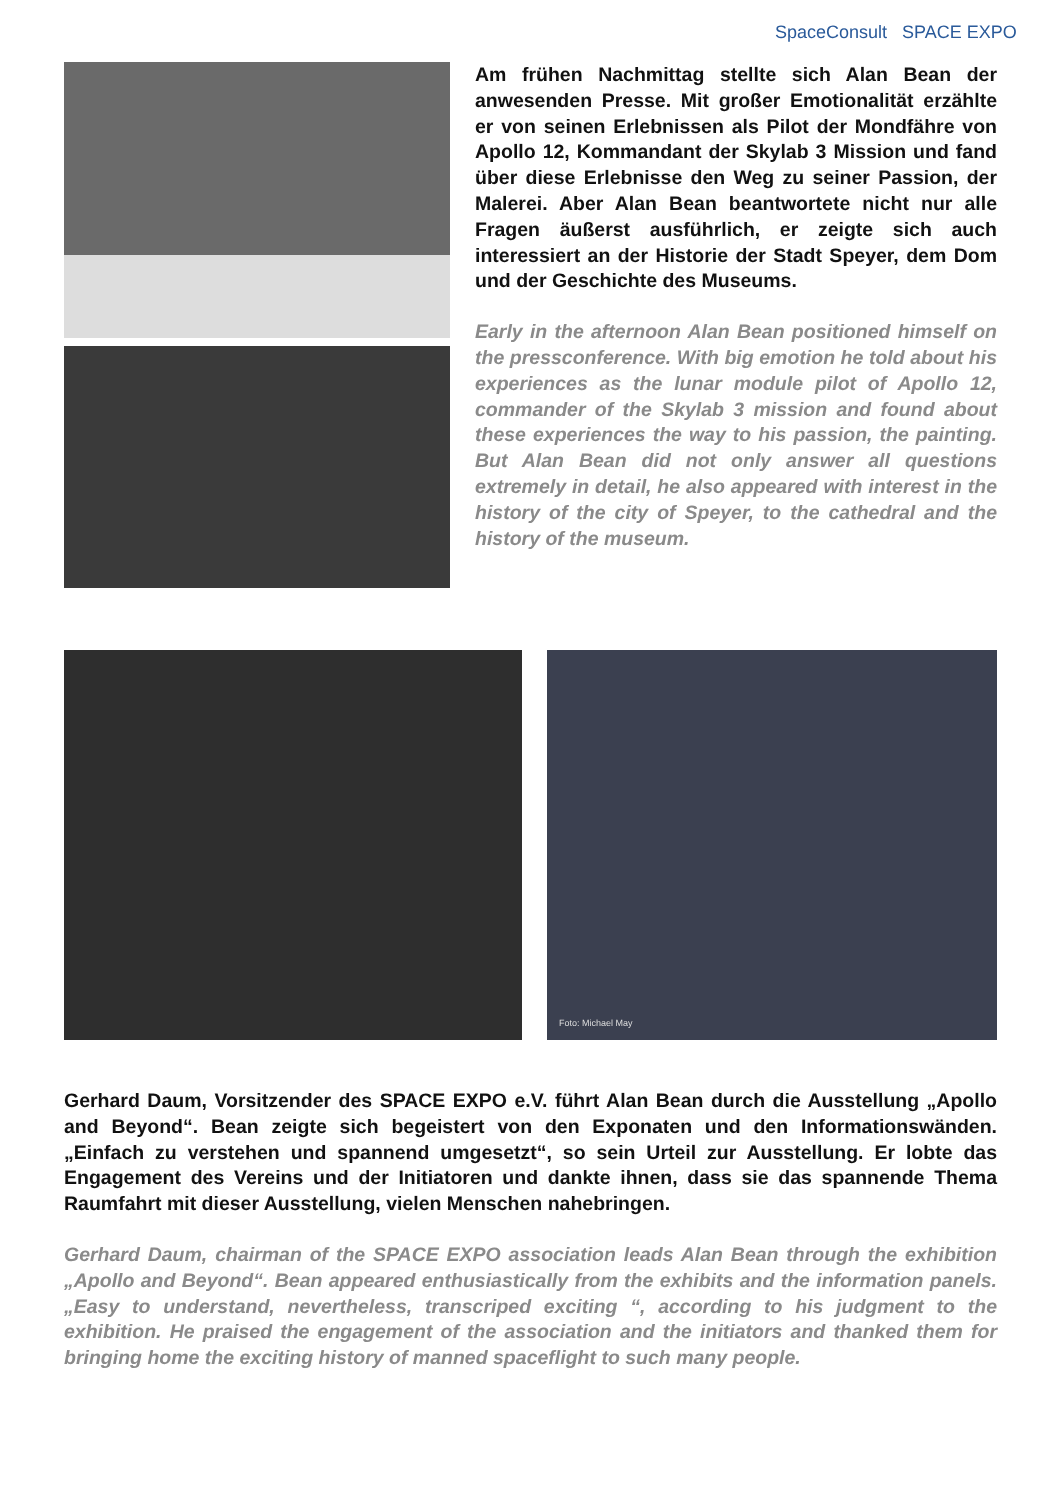SpaceConsult SPACE EXPO
Am frühen Nachmittag stellte sich Alan Bean der anwesenden Presse. Mit großer Emotionalität erzählte er von seinen Erlebnissen als Pilot der Mondfähre von Apollo 12, Kommandant der Skylab 3 Mission und fand über diese Erlebnisse den Weg zu seiner Passion, der Malerei. Aber Alan Bean beantwortete nicht nur alle Fragen äußerst ausführlich, er zeigte sich auch interessiert an der Historie der Stadt Speyer, dem Dom und der Geschichte des Museums.
Early in the afternoon Alan Bean positioned himself on the pressconference. With big emotion he told about his experiences as the lunar module pilot of Apollo 12, commander of the Skylab 3 mission and found about these experiences the way to his passion, the painting. But Alan Bean did not only answer all questions extremely in detail, he also appeared with interest in the history of the city of Speyer, to the cathedral and the history of the museum.
Foto: Michael May
Gerhard Daum, Vorsitzender des SPACE EXPO e.V. führt Alan Bean durch die Ausstellung „Apollo and Beyond“. Bean zeigte sich begeistert von den Exponaten und den Informationswänden. „Einfach zu verstehen und spannend umgesetzt“, so sein Urteil zur Ausstellung. Er lobte das Engagement des Vereins und der Initiatoren und dankte ihnen, dass sie das spannende Thema Raumfahrt mit dieser Ausstellung, vielen Menschen nahebringen.
Gerhard Daum, chairman of the SPACE EXPO association leads Alan Bean through the exhibition „Apollo and Beyond“. Bean appeared enthusiastically from the exhibits and the information panels. „Easy to understand, nevertheless, transcriped exciting “, according to his judgment to the exhibition. He praised the engagement of the association and the initiators and thanked them for bringing home the exciting history of manned spaceflight to such many people.